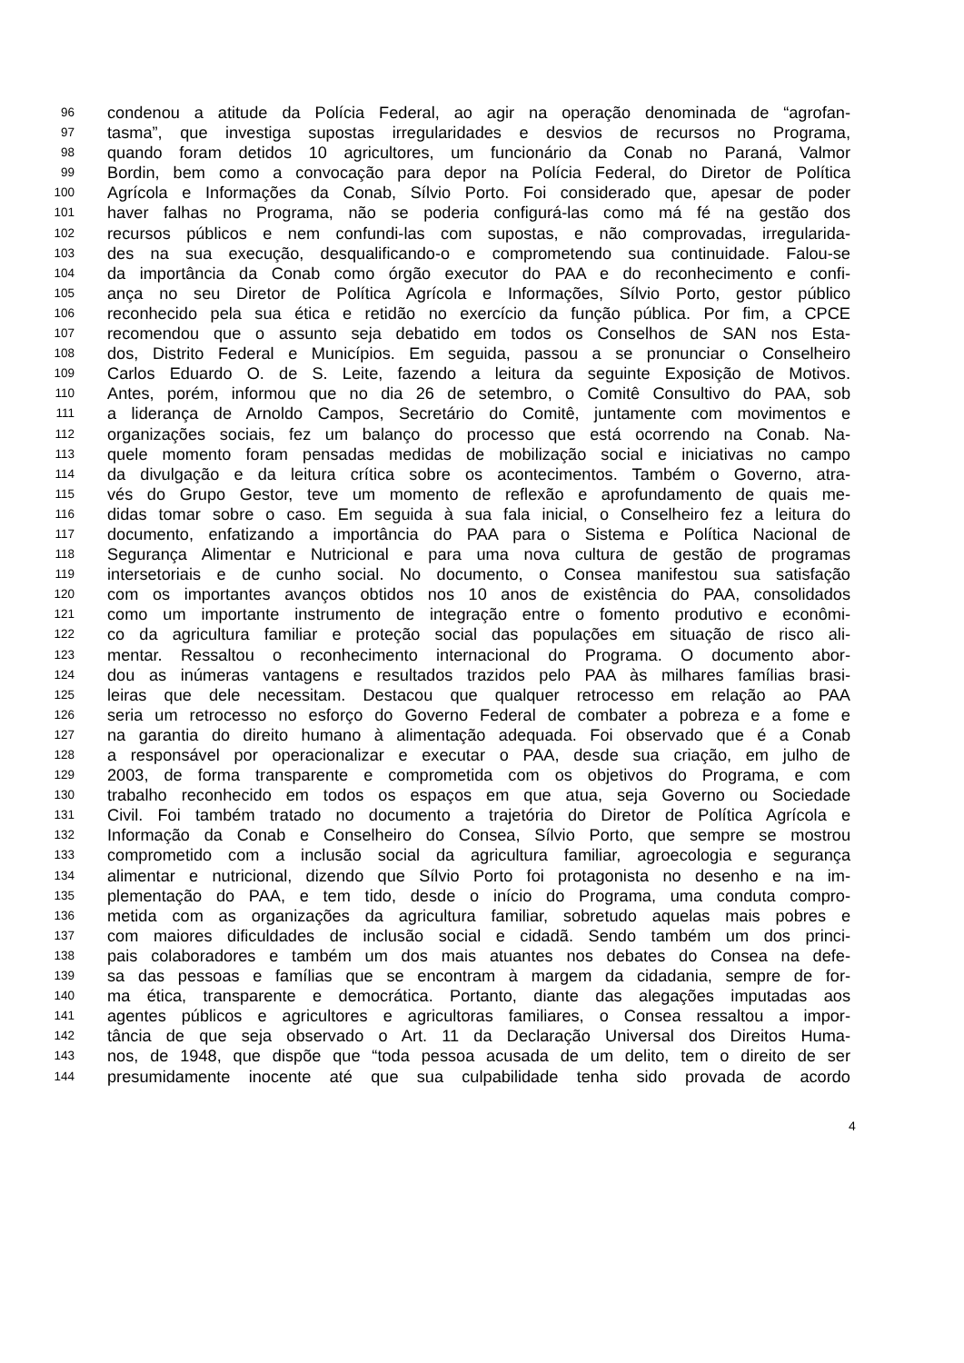96 condenou a atitude da Polícia Federal, ao agir na operação denominada de “agrofan-
97 tasma”, que investiga supostas irregularidades e desvios de recursos no Programa,
98 quando foram detidos 10 agricultores, um funcionário da Conab no Paraná, Valmor
99 Bordin, bem como a convocação para depor na Polícia Federal, do Diretor de Política
100 Agrícola e Informações da Conab, Sílvio Porto. Foi considerado que, apesar de poder
101 haver falhas no Programa, não se poderia configurá-las como má fé na gestão dos
102 recursos públicos e nem confundi-las com supostas, e não comprovadas, irregularida-
103 des na sua execução, desqualificando-o e comprometendo sua continuidade. Falou-se
104 da importância da Conab como órgão executor do PAA e do reconhecimento e confi-
105 ança no seu Diretor de Política Agrícola e Informações, Sílvio Porto, gestor público
106 reconhecido pela sua ética e retidão no exercício da função pública. Por fim, a CPCE
107 recomendou que o assunto seja debatido em todos os Conselhos de SAN nos Esta-
108 dos, Distrito Federal e Municípios. Em seguida, passou a se pronunciar o Conselheiro
109 Carlos Eduardo O. de S. Leite, fazendo a leitura da seguinte Exposição de Motivos.
110 Antes, porém, informou que no dia 26 de setembro, o Comitê Consultivo do PAA, sob
111 a liderança de Arnoldo Campos, Secretário do Comitê, juntamente com movimentos e
112 organizações sociais, fez um balanço do processo que está ocorrendo na Conab. Na-
113 quele momento foram pensadas medidas de mobilização social e iniciativas no campo
114 da divulgação e da leitura crítica sobre os acontecimentos. Também o Governo, atra-
115 vés do Grupo Gestor, teve um momento de reflexão e aprofundamento de quais me-
116 didas tomar sobre o caso. Em seguida à sua fala inicial, o Conselheiro fez a leitura do
117 documento, enfatizando a importância do PAA para o Sistema e Política Nacional de
118 Segurança Alimentar e Nutricional e para uma nova cultura de gestão de programas
119 intersetoriais e de cunho social. No documento, o Consea manifestou sua satisfação
120 com os importantes avanços obtidos nos 10 anos de existência do PAA, consolidados
121 como um importante instrumento de integração entre o fomento produtivo e econômi-
122 co da agricultura familiar e proteção social das populações em situação de risco ali-
123 mentar. Ressaltou o reconhecimento internacional do Programa. O documento abor-
124 dou as inúmeras vantagens e resultados trazidos pelo PAA às milhares famílias brasi-
125 leiras que dele necessitam. Destacou que qualquer retrocesso em relação ao PAA
126 seria um retrocesso no esforço do Governo Federal de combater a pobreza e a fome e
127 na garantia do direito humano à alimentação adequada. Foi observado que é a Conab
128 a responsável por operacionalizar e executar o PAA, desde sua criação, em julho de
129 2003, de forma transparente e comprometida com os objetivos do Programa, e com
130 trabalho reconhecido em todos os espaços em que atua, seja Governo ou Sociedade
131 Civil. Foi também tratado no documento a trajetória do Diretor de Política Agrícola e
132 Informação da Conab e Conselheiro do Consea, Sílvio Porto, que sempre se mostrou
133 comprometido com a inclusão social da agricultura familiar, agroecologia e segurança
134 alimentar e nutricional, dizendo que Sílvio Porto foi protagonista no desenho e na im-
135 plementação do PAA, e tem tido, desde o início do Programa, uma conduta compro-
136 metida com as organizações da agricultura familiar, sobretudo aquelas mais pobres e
137 com maiores dificuldades de inclusão social e cidadã. Sendo também um dos princi-
138 pais colaboradores e também um dos mais atuantes nos debates do Consea na defe-
139 sa das pessoas e famílias que se encontram à margem da cidadania, sempre de for-
140 ma ética, transparente e democrática. Portanto, diante das alegações imputadas aos
141 agentes públicos e agricultores e agricultoras familiares, o Consea ressaltou a impor-
142 tância de que seja observado o Art. 11 da Declaração Universal dos Direitos Huma-
143 nos, de 1948, que dispõe que “toda pessoa acusada de um delito, tem o direito de ser
144 presumidamente inocente até que sua culpabilidade tenha sido provada de acordo
4